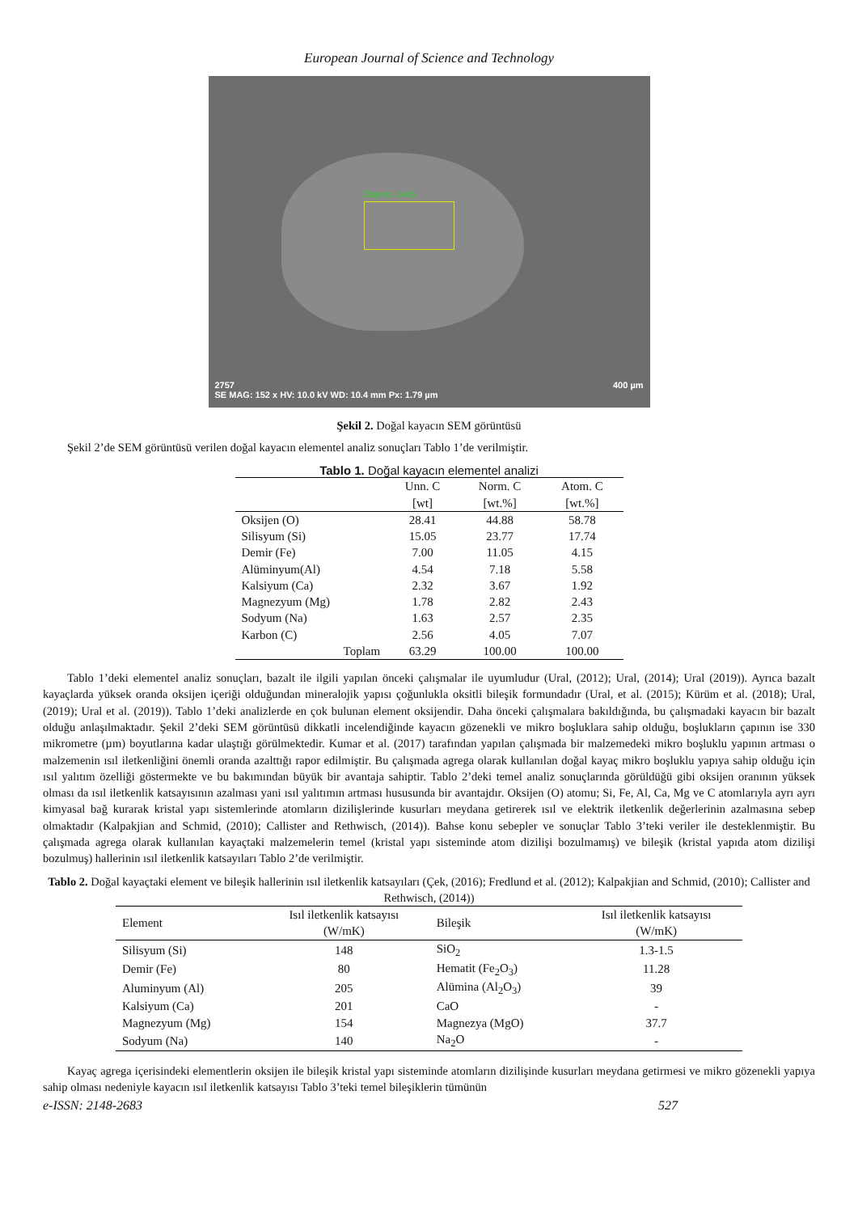European Journal of Science and Technology
Objects 1445
2757 400 µm
SE MAG: 152 x HV: 10.0 kV WD: 10.4 mm Px: 1.79 µm
Şekil 2. Doğal kayacın SEM görüntüsü
Şekil 2’de SEM görüntüsü verilen doğal kayacın elementel analiz sonuçları Tablo 1’de verilmiştir.
Tablo 1. Doğal kayacın elementel analizi
| | Unn. C [wt] | Norm. C [wt.%] | Atom. C [wt.%] |
| --- | --- | --- | --- |
| Oksijen (O) | 28.41 | 44.88 | 58.78 |
| Silisyum (Si) | 15.05 | 23.77 | 17.74 |
| Demir (Fe) | 7.00 | 11.05 | 4.15 |
| Alüminyum(Al) | 4.54 | 7.18 | 5.58 |
| Kalsiyum (Ca) | 2.32 | 3.67 | 1.92 |
| Magnezyum (Mg) | 1.78 | 2.82 | 2.43 |
| Sodyum (Na) | 1.63 | 2.57 | 2.35 |
| Karbon (C) | 2.56 | 4.05 | 7.07 |
| Toplam | 63.29 | 100.00 | 100.00 |
Tablo 1’deki elementel analiz sonuçları, bazalt ile ilgili yapılan önceki çalışmalar ile uyumludur (Ural, (2012); Ural, (2014); Ural (2019)). Ayrıca bazalt kayaçlarda yüksek oranda oksijen içeriği olduğundan mineralojik yapısı çoğunlukla oksitli bileşik formundadır (Ural, et al. (2015); Kürüm et al. (2018); Ural, (2019); Ural et al. (2019)). Tablo 1’deki analizlerde en çok bulunan element oksijendir. Daha önceki çalışmalara bakıldığında, bu çalışmadaki kayacın bir bazalt olduğu anlaşılmaktadır. Şekil 2’deki SEM görüntüsü dikkatli incelendiğinde kayacın gözenekli ve mikro boşluklara sahip olduğu, boşlukların çapının ise 330 mikrometre (µm) boyutlarına kadar ulaştığı görülmektedir. Kumar et al. (2017) tarafından yapılan çalışmada bir malzemedeki mikro boşluklu yapının artması o malzemenin ısıl iletkenliğini önemli oranda azalttığı rapor edilmiştir. Bu çalışmada agrega olarak kullanılan doğal kayaç mikro boşluklu yapıya sahip olduğu için ısıl yalıtım özelliği göstermekte ve bu bakımından büyük bir avantaja sahiptir. Tablo 2’deki temel analiz sonuçlarında görüldüğü gibi oksijen oranının yüksek olması da ısıl iletkenlik katsayısının azalması yani ısıl yalıtımın artması hususunda bir avantajdır. Oksijen (O) atomu; Si, Fe, Al, Ca, Mg ve C atomlarıyla ayrı ayrı kimyasal bağ kurarak kristal yapı sistemlerinde atomların dizilişlerinde kusurları meydana getirerek ısıl ve elektrik iletkenlik değerlerinin azalmasına sebep olmaktadır (Kalpakjian and Schmid, (2010); Callister and Rethwisch, (2014)). Bahse konu sebepler ve sonuçlar Tablo 3’teki veriler ile desteklenmiştir. Bu çalışmada agrega olarak kullanılan kayaçtaki malzemelerin temel (kristal yapı sisteminde atom dizilişi bozulmamış) ve bileşik (kristal yapıda atom dizilişi bozulmuş) hallerinin ısıl iletkenlik katsayıları Tablo 2’de verilmiştir.
Tablo 2. Doğal kayaçtaki element ve bileşik hallerinin ısıl iletkenlik katsayıları (Çek, (2016); Fredlund et al. (2012); Kalpakjian and Schmid, (2010); Callister and Rethwisch, (2014))
| Element | Isıl iletkenlik katsayısı (W/mK) | Bileşik | Isıl iletkenlik katsayısı (W/mK) |
| --- | --- | --- | --- |
| Silisyum (Si) | 148 | SiO<sub>2</sub> | 1.3-1.5 |
| Demir (Fe) | 80 | Hematit (Fe<sub>2</sub>O<sub>3</sub>) | 11.28 |
| Aluminyum (Al) | 205 | Alümina (Al<sub>2</sub>O<sub>3</sub>) | 39 |
| Kalsiyum (Ca) | 201 | CaO | - |
| Magnezyum (Mg) | 154 | Magnezya (MgO) | 37.7 |
| Sodyum (Na) | 140 | Na<sub>2</sub>O | - |
Kayaç agrega içerisindeki elementlerin oksijen ile bileşik kristal yapı sisteminde atomların dizilişinde kusurları meydana getirmesi ve mikro gözenekli yapıya sahip olması nedeniyle kayacın ısıl iletkenlik katsayısı Tablo 3’teki temel bileşiklerin tümünün
e-ISSN: 2148-2683 527